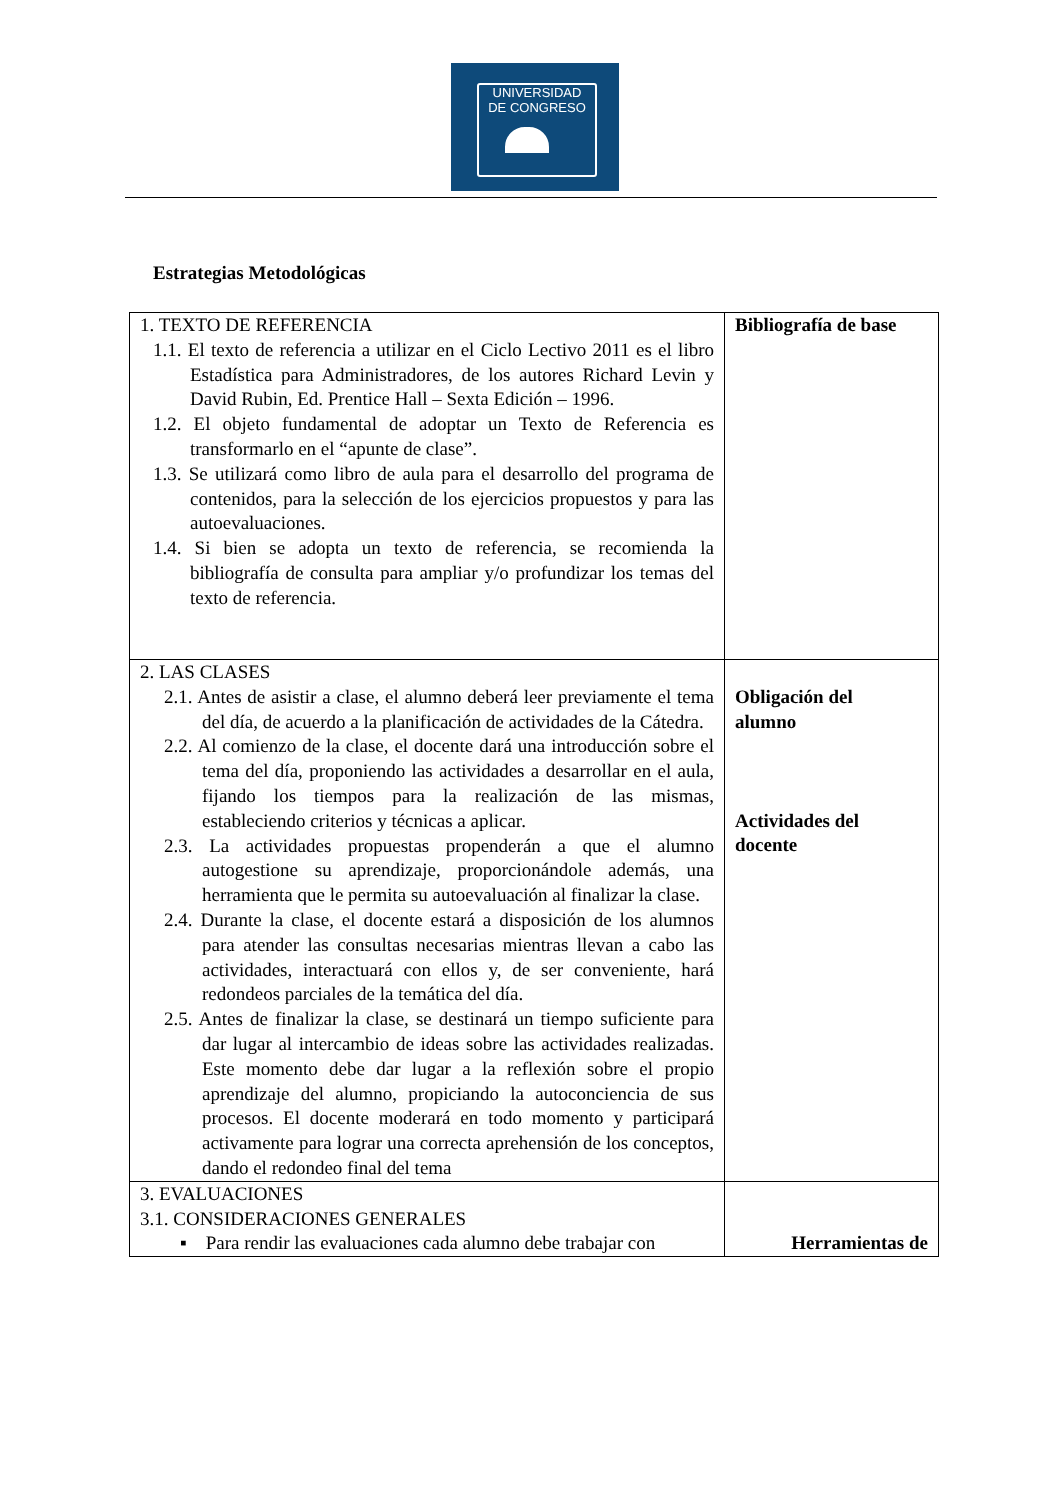UNIVERSIDAD
DE CONGRESO
Estrategias Metodológicas
| 1. TEXTO DE REFERENCIA 1.1. El texto de referencia a utilizar en el Ciclo Lectivo 2011 es el libro Estadística para Administradores, de los autores Richard Levin y David Rubin, Ed. Prentice Hall – Sexta Edición – 1996. 1.2. El objeto fundamental de adoptar un Texto de Referencia es transformarlo en el “apunte de clase”. 1.3. Se utilizará como libro de aula para el desarrollo del programa de contenidos, para la selección de los ejercicios propuestos y para las autoevaluaciones. 1.4. Si bien se adopta un texto de referencia, se recomienda la bibliografía de consulta para ampliar y/o profundizar los temas del texto de referencia. | Bibliografía de base |
| 2. LAS CLASES 2.1. Antes de asistir a clase, el alumno deberá leer previamente el tema del día, de acuerdo a la planificación de actividades de la Cátedra. 2.2. Al comienzo de la clase, el docente dará una introducción sobre el tema del día, proponiendo las actividades a desarrollar en el aula, fijando los tiempos para la realización de las mismas, estableciendo criterios y técnicas a aplicar. 2.3. La actividades propuestas propenderán a que el alumno autogestione su aprendizaje, proporcionándole además, una herramienta que le permita su autoevaluación al finalizar la clase. 2.4. Durante la clase, el docente estará a disposición de los alumnos para atender las consultas necesarias mientras llevan a cabo las actividades, interactuará con ellos y, de ser conveniente, hará redondeos parciales de la temática del día. 2.5. Antes de finalizar la clase, se destinará un tiempo suficiente para dar lugar al intercambio de ideas sobre las actividades realizadas. Este momento debe dar lugar a la reflexión sobre el propio aprendizaje del alumno, propiciando la autoconciencia de sus procesos. El docente moderará en todo momento y participará activamente para lograr una correcta aprehensión de los conceptos, dando el redondeo final del tema | Obligación del alumno Actividades del docente |
| 3. EVALUACIONES 3.1. CONSIDERACIONES GENERALES ▪ Para rendir las evaluaciones cada alumno debe trabajar con | Herramientas de |